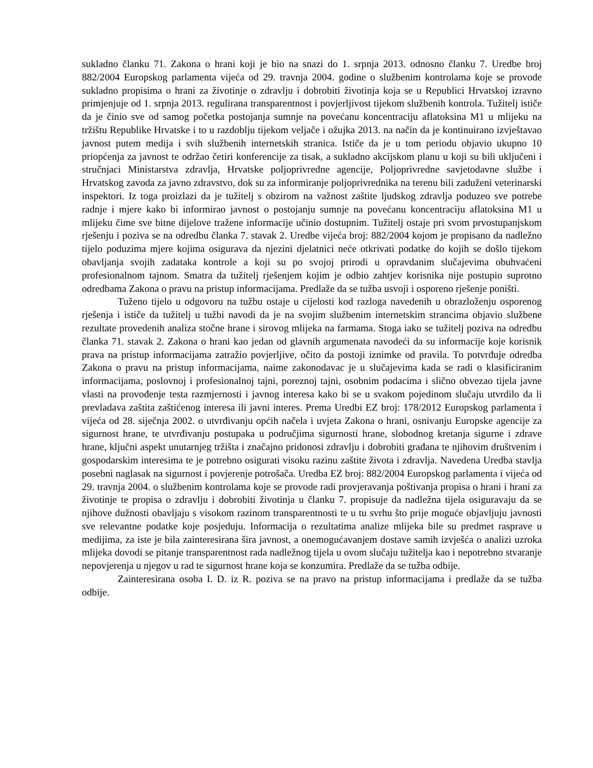sukladno članku 71. Zakona o hrani koji je bio na snazi do 1. srpnja 2013. odnosno članku 7. Uredbe broj 882/2004 Europskog parlamenta vijeća od 29. travnja 2004. godine o službenim kontrolama koje se provode sukladno propisima o hrani za životinje o zdravlju i dobrobiti životinja koja se u Republici Hrvatskoj izravno primjenjuje od 1. srpnja 2013. regulirana transparentnost i povjerljivost tijekom službenih kontrola. Tužitelj ističe da je činio sve od samog početka postojanja sumnje na povećanu koncentraciju aflatoksina M1 u mlijeku na tržištu Republike Hrvatske i to u razdoblju tijekom veljače i ožujka 2013. na način da je kontinuirano izvještavao javnost putem medija i svih službenih internetskih stranica. Ističe da je u tom periodu objavio ukupno 10 priopćenja za javnost te održao četiri konferencije za tisak, a sukladno akcijskom planu u koji su bili uključeni i stručnjaci Ministarstva zdravlja, Hrvatske poljoprivredne agencije, Poljoprivredne savjetodavne službe i Hrvatskog zavoda za javno zdravstvo, dok su za informiranje poljoprivrednika na terenu bili zaduženi veterinarski inspektori. Iz toga proizlazi da je tužitelj s obzirom na važnost zaštite ljudskog zdravlja poduzeo sve potrebe radnje i mjere kako bi informirao javnost o postojanju sumnje na povećanu koncentraciju aflatoksina M1 u mlijeku čime sve bitne dijelove tražene informacije učinio dostupnim. Tužitelj ostaje pri svom prvostupanjskom rješenju i poziva se na odredbu članka 7. stavak 2. Uredbe vijeća broj: 882/2004 kojom je propisano da nadležno tijelo poduzima mjere kojima osigurava da njezini djelatnici neće otkrivati podatke do kojih se došlo tijekom obavljanja svojih zadataka kontrole a koji su po svojoj prirodi u opravdanim slučajevima obuhvaćeni profesionalnom tajnom. Smatra da tužitelj rješenjem kojim je odbio zahtjev korisnika nije postupio suprotno odredbama Zakona o pravu na pristup informacijama. Predlaže da se tužba usvoji i osporeno rješenje poništi.
Tuženo tijelo u odgovoru na tužbu ostaje u cijelosti kod razloga navedenih u obrazloženju osporenog rješenja i ističe da tužitelj u tužbi navodi da je na svojim službenim internetskim strancima objavio službene rezultate provedenih analiza stočne hrane i sirovog mlijeka na farmama. Stoga iako se tužitelj poziva na odredbu članka 71. stavak 2. Zakona o hrani kao jedan od glavnih argumenata navodeći da su informacije koje korisnik prava na pristup informacijama zatražio povjerljive, očito da postoji iznimke od pravila. To potvrđuje odredba Zakona o pravu na pristup informacijama, naime zakonodavac je u slučajevima kada se radi o klasificiranim informacijama, poslovnoj i profesionalnoj tajni, poreznoj tajni, osobnim podacima i slično obvezao tijela javne vlasti na provođenje testa razmjernosti i javnog interesa kako bi se u svakom pojedinom slučaju utvrdilo da li prevladava zaštita zaštićenog interesa ili javni interes. Prema Uredbi EZ broj: 178/2012 Europskog parlamenta i vijeća od 28. siječnja 2002. o utvrđivanju općih načela i uvjeta Zakona o hrani, osnivanju Europske agencije za sigurnost hrane, te utvrđivanju postupaka u područjima sigurnosti hrane, slobodnog kretanja sigurne i zdrave hrane, ključni aspekt unutarnjeg tržišta i značajno pridonosi zdravlju i dobrobiti građana te njihovim društvenim i gospodarskim interesima te je potrebno osigurati visoku razinu zaštite života i zdravlja. Navedena Uredba stavlja posebni naglasak na sigurnost i povjerenje potrošača. Uredba EZ broj: 882/2004 Europskog parlamenta i vijeća od 29. travnja 2004. o službenim kontrolama koje se provode radi provjeravanja poštivanja propisa o hrani i hrani za životinje te propisa o zdravlju i dobrobiti životinja u članku 7. propisuje da nadležna tijela osiguravaju da se njihove dužnosti obavljaju s visokom razinom transparentnosti te u tu svrhu što prije moguće objavljuju javnosti sve relevantne podatke koje posjeduju. Informacija o rezultatima analize mlijeka bile su predmet rasprave u medijima, za iste je bila zainteresirana šira javnost, a onemogućavanjem dostave samih izvješća o analizi uzroka mlijeka dovodi se pitanje transparentnost rada nadležnog tijela u ovom slučaju tužitelja kao i nepotrebno stvaranje nepovjerenja u njegov u rad te sigurnost hrane koja se konzumira. Predlaže da se tužba odbije.
Zainteresirana osoba I. D. iz R. poziva se na pravo na pristup informacijama i predlaže da se tužba odbije.